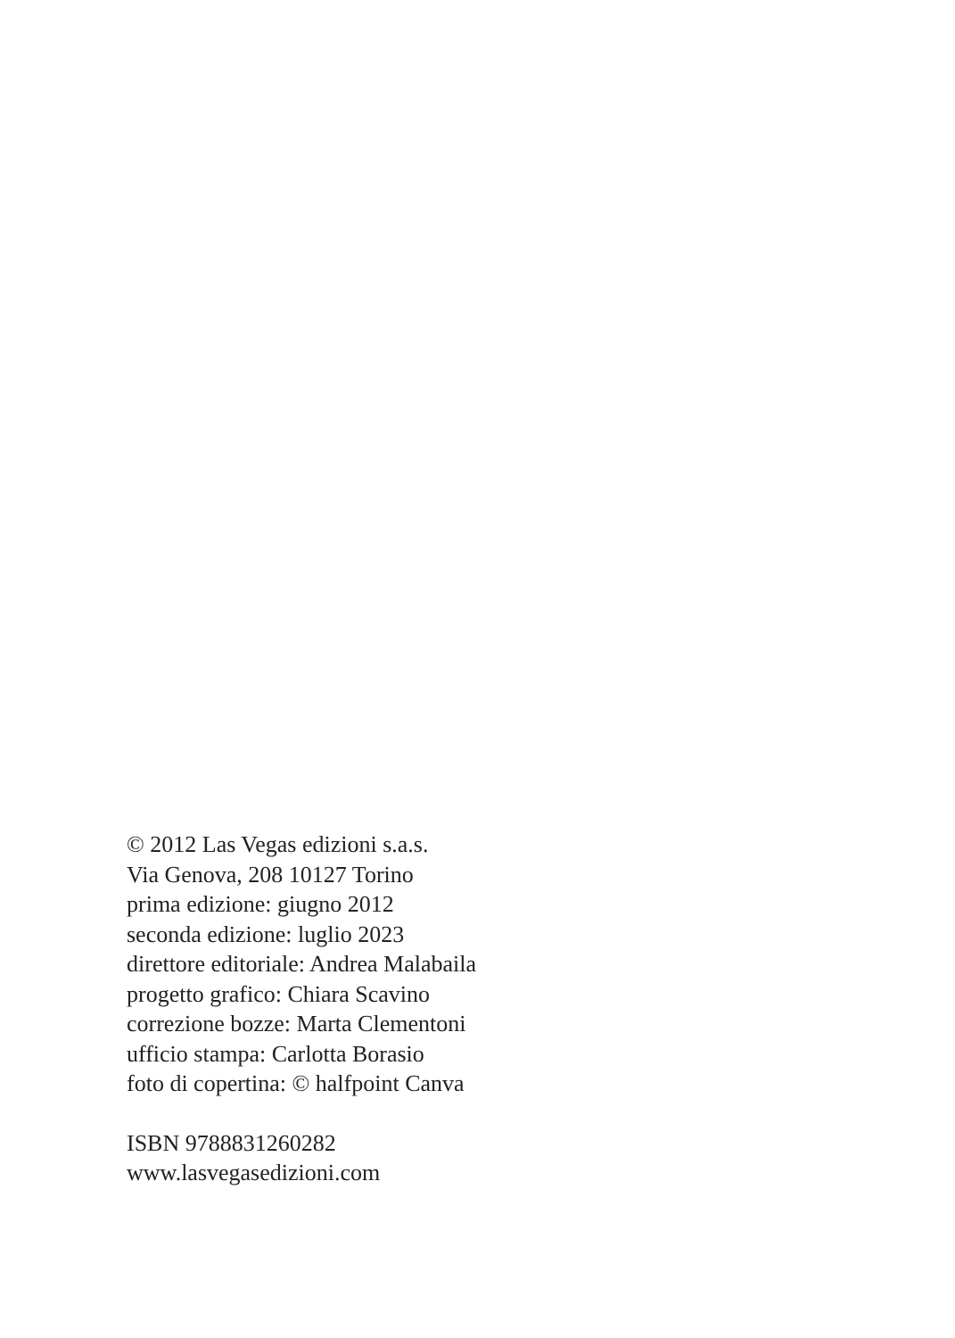© 2012 Las Vegas edizioni s.a.s.
Via Genova, 208 10127 Torino
prima edizione: giugno 2012
seconda edizione: luglio 2023
direttore editoriale: Andrea Malabaila
progetto grafico: Chiara Scavino
correzione bozze: Marta Clementoni
ufficio stampa: Carlotta Borasio
foto di copertina: © halfpoint Canva
ISBN 9788831260282
www.lasvegasedizioni.com